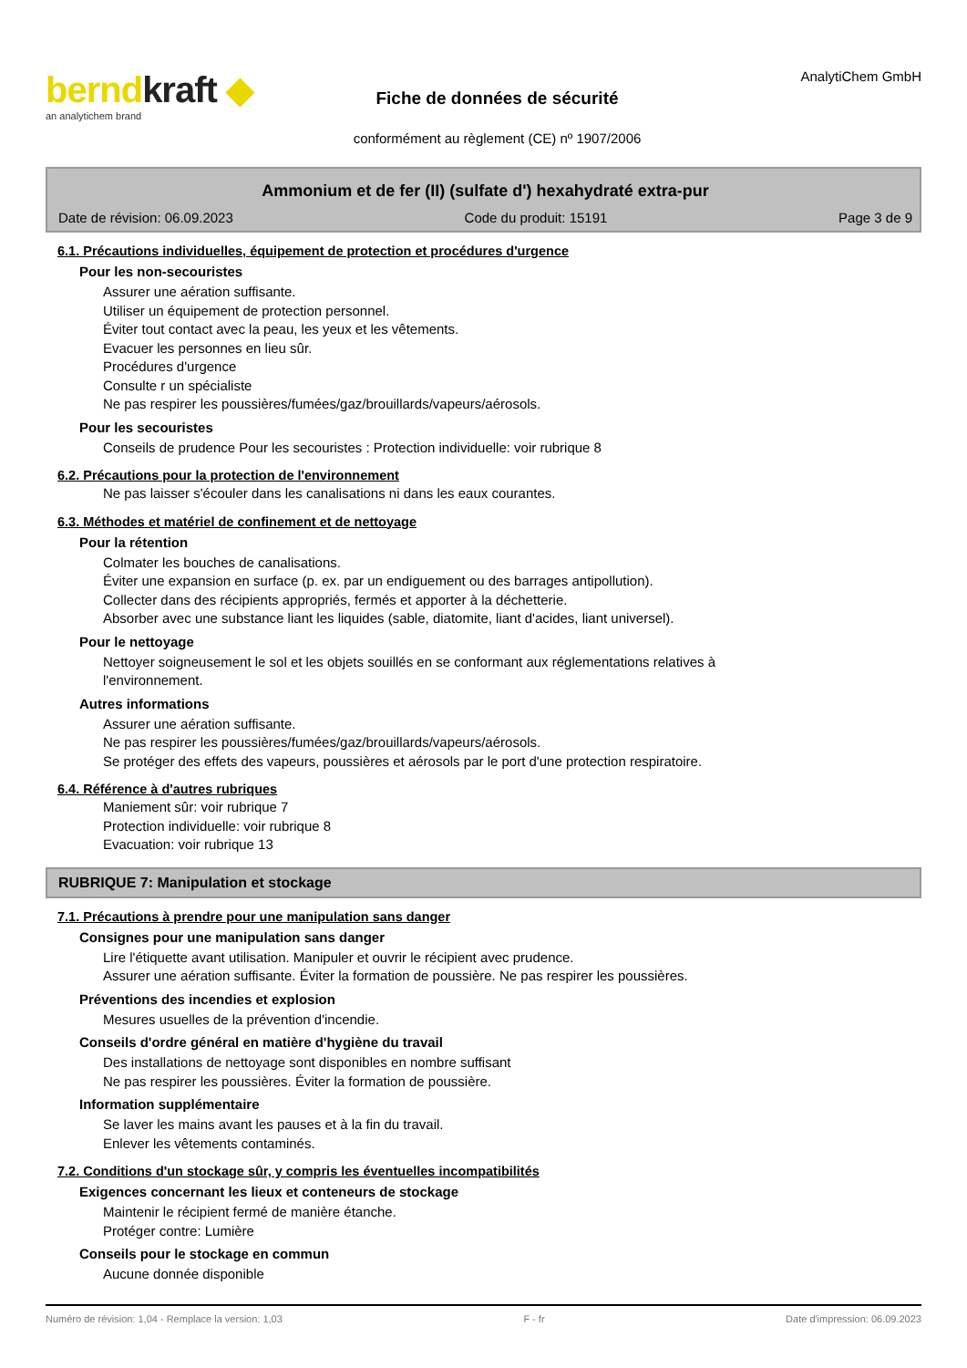berndkraft ◆
an analytichem brand
Fiche de données de sécurité
conformément au règlement (CE) nº 1907/2006
AnalytiChem GmbH
Ammonium et de fer (II) (sulfate d') hexahydraté extra-pur
Date de révision: 06.09.2023 Code du produit: 15191 Page 3 de 9
6.1. Précautions individuelles, équipement de protection et procédures d'urgence
Pour les non-secouristes
Assurer une aération suffisante.
Utiliser un équipement de protection personnel.
Éviter tout contact avec la peau, les yeux et les vêtements.
Evacuer les personnes en lieu sûr.
Procédures d'urgence
Consulte r un spécialiste
Ne pas respirer les poussières/fumées/gaz/brouillards/vapeurs/aérosols.
Pour les secouristes
Conseils de prudence Pour les secouristes : Protection individuelle: voir rubrique 8
6.2. Précautions pour la protection de l'environnement
Ne pas laisser s'écouler dans les canalisations ni dans les eaux courantes.
6.3. Méthodes et matériel de confinement et de nettoyage
Pour la rétention
Colmater les bouches de canalisations.
Éviter une expansion en surface (p. ex. par un endiguement ou des barrages antipollution).
Collecter dans des récipients appropriés, fermés et apporter à la déchetterie.
Absorber avec une substance liant les liquides (sable, diatomite, liant d'acides, liant universel).
Pour le nettoyage
Nettoyer soigneusement le sol et les objets souillés en se conformant aux réglementations relatives à
l'environnement.
Autres informations
Assurer une aération suffisante.
Ne pas respirer les poussières/fumées/gaz/brouillards/vapeurs/aérosols.
Se protéger des effets des vapeurs, poussières et aérosols par le port d'une protection respiratoire.
6.4. Référence à d'autres rubriques
Maniement sûr: voir rubrique 7
Protection individuelle: voir rubrique 8
Evacuation: voir rubrique 13
RUBRIQUE 7: Manipulation et stockage
7.1. Précautions à prendre pour une manipulation sans danger
Consignes pour une manipulation sans danger
Lire l'étiquette avant utilisation. Manipuler et ouvrir le récipient avec prudence.
Assurer une aération suffisante. Éviter la formation de poussière. Ne pas respirer les poussières.
Préventions des incendies et explosion
Mesures usuelles de la prévention d'incendie.
Conseils d'ordre général en matière d'hygiène du travail
Des installations de nettoyage sont disponibles en nombre suffisant
Ne pas respirer les poussières. Éviter la formation de poussière.
Information supplémentaire
Se laver les mains avant les pauses et à la fin du travail.
Enlever les vêtements contaminés.
7.2. Conditions d'un stockage sûr, y compris les éventuelles incompatibilités
Exigences concernant les lieux et conteneurs de stockage
Maintenir le récipient fermé de manière étanche.
Protéger contre: Lumière
Conseils pour le stockage en commun
Aucune donnée disponible
Numéro de révision: 1,04 - Remplace la version: 1,03 F - fr Date d'impression: 06.09.2023